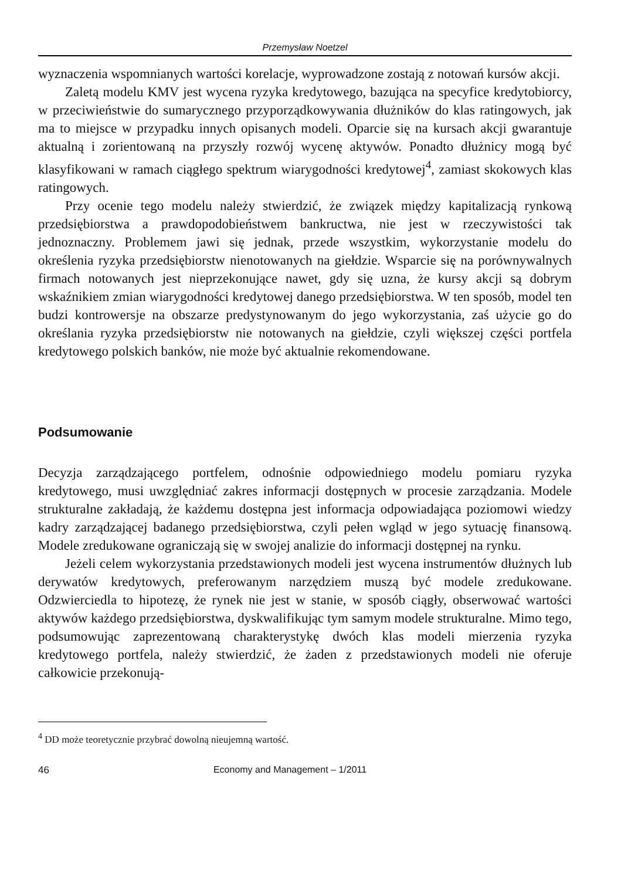Przemysław Noetzel
wyznaczenia wspomnianych wartości korelacje, wyprowadzone zostają z notowań kursów akcji.
Zaletą modelu KMV jest wycena ryzyka kredytowego, bazująca na specyfice kredytobiorcy, w przeciwieństwie do sumarycznego przyporządkowywania dłużników do klas ratingowych, jak ma to miejsce w przypadku innych opisanych modeli. Oparcie się na kursach akcji gwarantuje aktualną i zorientowaną na przyszły rozwój wycenę aktywów. Ponadto dłużnicy mogą być klasyfikowani w ramach ciągłego spektrum wiarygodności kredytowej<sup>4</sup>, zamiast skokowych klas ratingowych.
Przy ocenie tego modelu należy stwierdzić, że związek między kapitalizacją rynkową przedsiębiorstwa a prawdopodobieństwem bankructwa, nie jest w rzeczywistości tak jednoznaczny. Problemem jawi się jednak, przede wszystkim, wykorzystanie modelu do określenia ryzyka przedsiębiorstw nienotowanych na giełdzie. Wsparcie się na porównywalnych firmach notowanych jest nieprzekonujące nawet, gdy się uzna, że kursy akcji są dobrym wskaźnikiem zmian wiarygodności kredytowej danego przedsiębiorstwa. W ten sposób, model ten budzi kontrowersje na obszarze predystynowanym do jego wykorzystania, zaś użycie go do określania ryzyka przedsiębiorstw nie notowanych na giełdzie, czyli większej części portfela kredytowego polskich banków, nie może być aktualnie rekomendowane.
Podsumowanie
Decyzja zarządzającego portfelem, odnośnie odpowiedniego modelu pomiaru ryzyka kredytowego, musi uwzględniać zakres informacji dostępnych w procesie zarządzania. Modele strukturalne zakładają, że każdemu dostępna jest informacja odpowiadająca poziomowi wiedzy kadry zarządzającej badanego przedsiębiorstwa, czyli pełen wgląd w jego sytuację finansową. Modele zredukowane ograniczają się w swojej analizie do informacji dostępnej na rynku.
Jeżeli celem wykorzystania przedstawionych modeli jest wycena instrumentów dłużnych lub derywatów kredytowych, preferowanym narzędziem muszą być modele zredukowane. Odzwierciedla to hipotezę, że rynek nie jest w stanie, w sposób ciągły, obserwować wartości aktywów każdego przedsiębiorstwa, dyskwalifikując tym samym modele strukturalne. Mimo tego, podsumowując zaprezentowaną charakterystykę dwóch klas modeli mierzenia ryzyka kredytowego portfela, należy stwierdzić, że żaden z przedstawionych modeli nie oferuje całkowicie przekonują-
<sup>4</sup> DD może teoretycznie przybrać dowolną nieujemną wartość.
46 Economy and Management – 1/2011